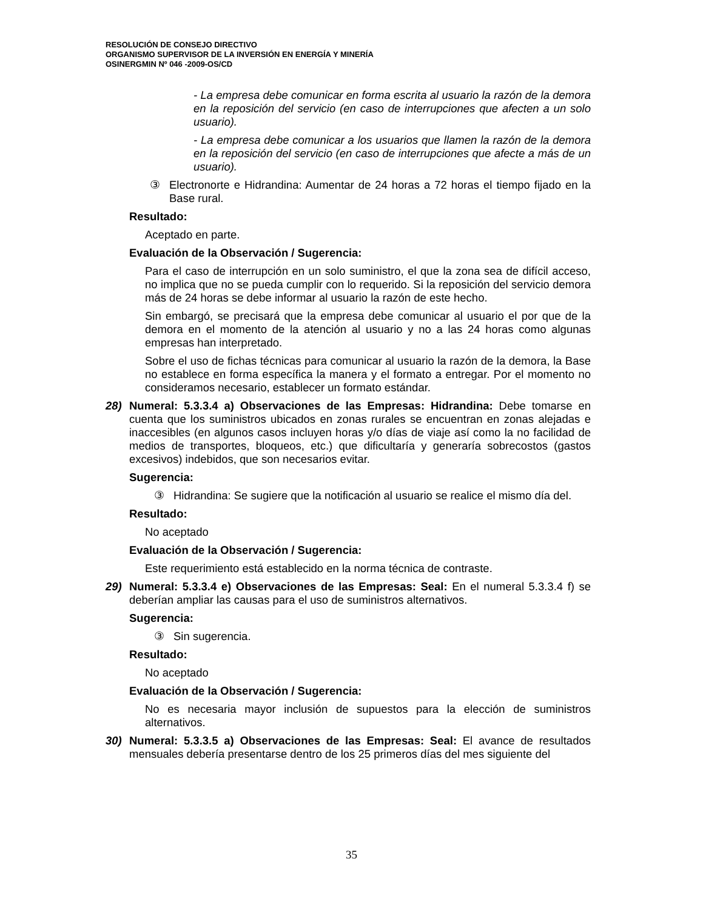RESOLUCIÓN DE CONSEJO DIRECTIVO
ORGANISMO SUPERVISOR DE LA INVERSIÓN EN ENERGÍA Y MINERÍA
OSINERGMIN Nº 046 -2009-OS/CD
- La empresa debe comunicar en forma escrita al usuario la razón de la demora en la reposición del servicio (en caso de interrupciones que afecten a un solo usuario).
- La empresa debe comunicar a los usuarios que llamen la razón de la demora en la reposición del servicio (en caso de interrupciones que afecte a más de un usuario).
③ Electronorte e Hidrandina: Aumentar de 24 horas a 72 horas el tiempo fijado en la Base rural.
Resultado:
Aceptado en parte.
Evaluación de la Observación / Sugerencia:
Para el caso de interrupción en un solo suministro, el que la zona sea de difícil acceso, no implica que no se pueda cumplir con lo requerido. Si la reposición del servicio demora más de 24 horas se debe informar al usuario la razón de este hecho.
Sin embargó, se precisará que la empresa debe comunicar al usuario el por que de la demora en el momento de la atención al usuario y no a las 24 horas como algunas empresas han interpretado.
Sobre el uso de fichas técnicas para comunicar al usuario la razón de la demora, la Base no establece en forma específica la manera y el formato a entregar. Por el momento no consideramos necesario, establecer un formato estándar.
28) Numeral: 5.3.3.4 a) Observaciones de las Empresas: Hidrandina: Debe tomarse en cuenta que los suministros ubicados en zonas rurales se encuentran en zonas alejadas e inaccesibles (en algunos casos incluyen horas y/o días de viaje así como la no facilidad de medios de transportes, bloqueos, etc.) que dificultaría y generaría sobrecostos (gastos excesivos) indebidos, que son necesarios evitar.
Sugerencia:
③ Hidrandina: Se sugiere que la notificación al usuario se realice el mismo día del.
Resultado:
No aceptado
Evaluación de la Observación / Sugerencia:
Este requerimiento está establecido en la norma técnica de contraste.
29) Numeral: 5.3.3.4 e) Observaciones de las Empresas: Seal: En el numeral 5.3.3.4 f) se deberían ampliar las causas para el uso de suministros alternativos.
Sugerencia:
③ Sin sugerencia.
Resultado:
No aceptado
Evaluación de la Observación / Sugerencia:
No es necesaria mayor inclusión de supuestos para la elección de suministros alternativos.
30) Numeral: 5.3.3.5 a) Observaciones de las Empresas: Seal: El avance de resultados mensuales debería presentarse dentro de los 25 primeros días del mes siguiente del
35